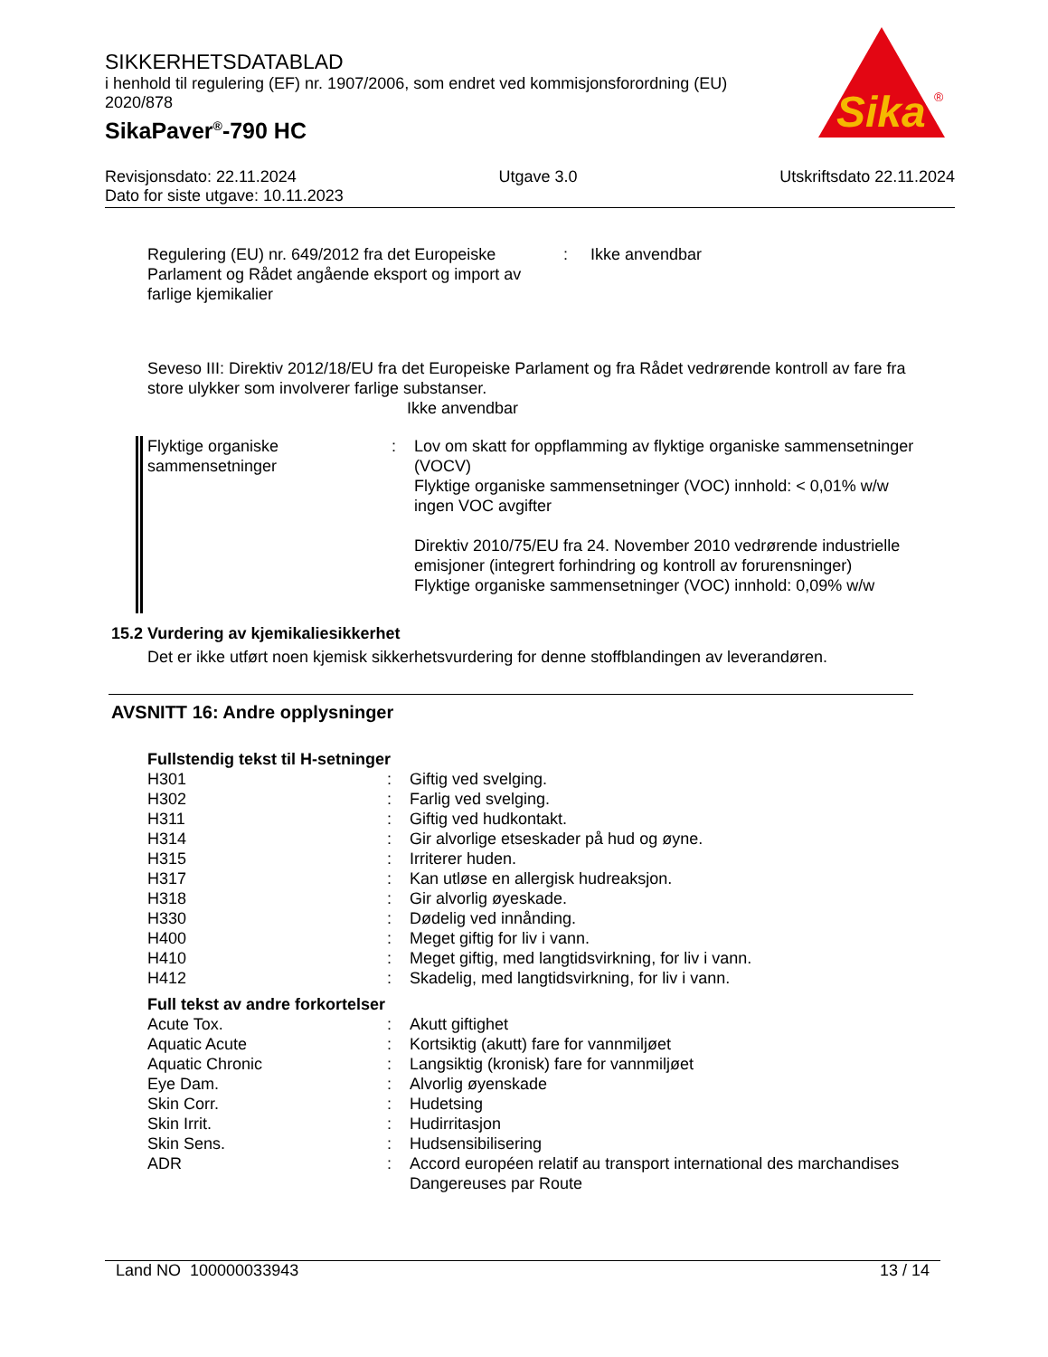SIKKERHETSDATABLAD
i henhold til regulering (EF) nr. 1907/2006, som endret ved kommisjonsforordning (EU) 2020/878
SikaPaver<sup>®</sup>-790 HC
Sika
®
Revisjonsdato: 22.11.2024 Utgave 3.0 Utskriftsdato 22.11.2024
Dato for siste utgave: 10.11.2023
| Regulering (EU) nr. 649/2012 fra det Europeiske Parlament og Rådet angående eksport og import av farlige kjemikalier | : | Ikke anvendbar |
Seveso III: Direktiv 2012/18/EU fra det Europeiske Parlament og fra Rådet vedrørende kontroll av fare fra store ulykker som involverer farlige substanser.
Ikke anvendbar
| Flyktige organiske sammensetninger | : | Lov om skatt for oppflamming av flyktige organiske sammensetninger (VOCV) Flyktige organiske sammensetninger (VOC) innhold: < 0,01% w/w ingen VOC avgifter Direktiv 2010/75/EU fra 24. November 2010 vedrørende industrielle emisjoner (integrert forhindring og kontroll av forurensninger) Flyktige organiske sammensetninger (VOC) innhold: 0,09% w/w |
15.2 Vurdering av kjemikaliesikkerhet
Det er ikke utført noen kjemisk sikkerhetsvurdering for denne stoffblandingen av leverandøren.
AVSNITT 16: Andre opplysninger
Fullstendig tekst til H-setninger
| H301 | : | Giftig ved svelging. |
| H302 | : | Farlig ved svelging. |
| H311 | : | Giftig ved hudkontakt. |
| H314 | : | Gir alvorlige etseskader på hud og øyne. |
| H315 | : | Irriterer huden. |
| H317 | : | Kan utløse en allergisk hudreaksjon. |
| H318 | : | Gir alvorlig øyeskade. |
| H330 | : | Dødelig ved innånding. |
| H400 | : | Meget giftig for liv i vann. |
| H410 | : | Meget giftig, med langtidsvirkning, for liv i vann. |
| H412 | : | Skadelig, med langtidsvirkning, for liv i vann. |
Full tekst av andre forkortelser
| Acute Tox. | : | Akutt giftighet |
| Aquatic Acute | : | Kortsiktig (akutt) fare for vannmiljøet |
| Aquatic Chronic | : | Langsiktig (kronisk) fare for vannmiljøet |
| Eye Dam. | : | Alvorlig øyenskade |
| Skin Corr. | : | Hudetsing |
| Skin Irrit. | : | Hudirritasjon |
| Skin Sens. | : | Hudsensibilisering |
| ADR | : | Accord européen relatif au transport international des marchandises Dangereuses par Route |
Land NO 100000033943 13 / 14